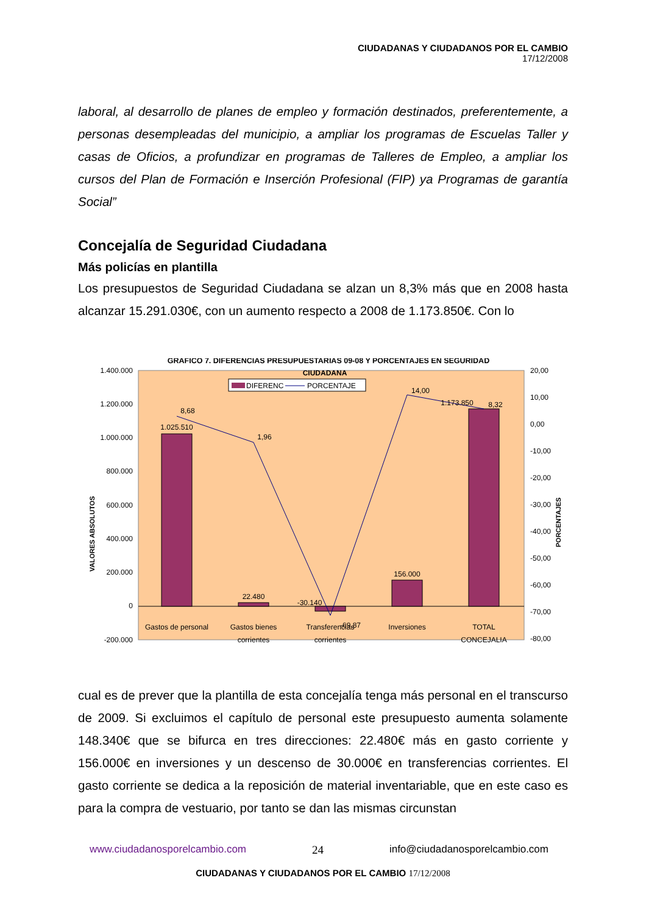CIUDADANAS Y CIUDADANOS POR EL CAMBIO
17/12/2008
laboral, al desarrollo de planes de empleo y formación destinados, preferentemente, a personas desempleadas del municipio, a ampliar los programas de Escuelas Taller y casas de Oficios, a profundizar en programas de Talleres de Empleo, a ampliar los cursos del Plan de Formación e Inserción Profesional (FIP) ya Programas de garantía Social”
Concejalía de Seguridad Ciudadana
Más policías en plantilla
Los presupuestos de Seguridad Ciudadana se alzan un 8,3% más que en 2008 hasta alcanzar 15.291.030€, con un aumento respecto a 2008 de 1.173.850€. Con lo
GRAFICO 7. DIFERENCIAS PRESUPUESTARIAS 09-08 Y PORCENTAJES EN SEGURIDAD
CIUDADANA
DIFERENC
PORCENTAJE
1.400.000
1.200.000
1.000.000
800.000
600.000
400.000
200.000
0
-200.000
20,00
10,00
0,00
-10,00
-20,00
-30,00
-40,00
-50,00
-60,00
-70,00
-80,00
VALORES ABSOLUTOS
PORCENTAJES
1.025.510
22.480
-30.140
156.000
1.173.850
8,68
1,96
-69,87
14,00
8,32
Gastos de personal
Gastos bienes
corrientes
Transferencias
corrientes
Inversiones
TOTAL
CONCEJALIA
cual es de prever que la plantilla de esta concejalía tenga más personal en el transcurso de 2009. Si excluimos el capítulo de personal este presupuesto aumenta solamente 148.340€ que se bifurca en tres direcciones: 22.480€ más en gasto corriente y 156.000€ en inversiones y un descenso de 30.000€ en transferencias corrientes. El gasto corriente se dedica a la reposición de material inventariable, que en este caso es para la compra de vestuario, por tanto se dan las mismas circunstan
www.ciudadanosporelcambio.com 24 info@ciudadanosporelcambio.com
CIUDADANAS Y CIUDADANOS POR EL CAMBIO 17/12/2008